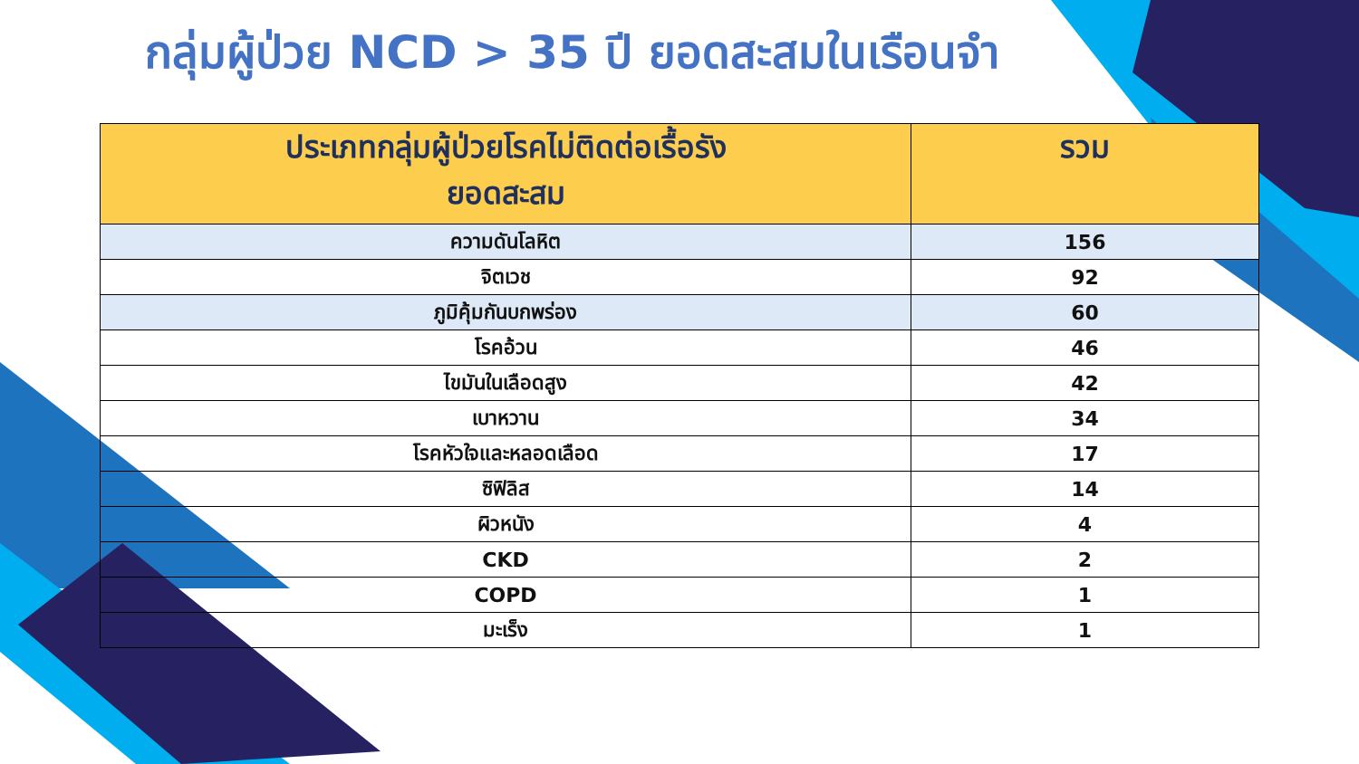กลุ่มผู้ป่วย NCD > 35 ปี ยอดสะสมในเรือนจำ
| ประเภทกลุ่มผู้ป่วยโรคไม่ติดต่อเรื้อรัง ยอดสะสม | รวม |
| --- | --- |
| ความดันโลหิต | 156 |
| จิตเวช | 92 |
| ภูมิคุ้มกันบกพร่อง | 60 |
| โรคอ้วน | 46 |
| ไขมันในเลือดสูง | 42 |
| เบาหวาน | 34 |
| โรคหัวใจและหลอดเลือด | 17 |
| ซิฟิลิส | 14 |
| ผิวหนัง | 4 |
| CKD | 2 |
| COPD | 1 |
| มะเร็ง | 1 |